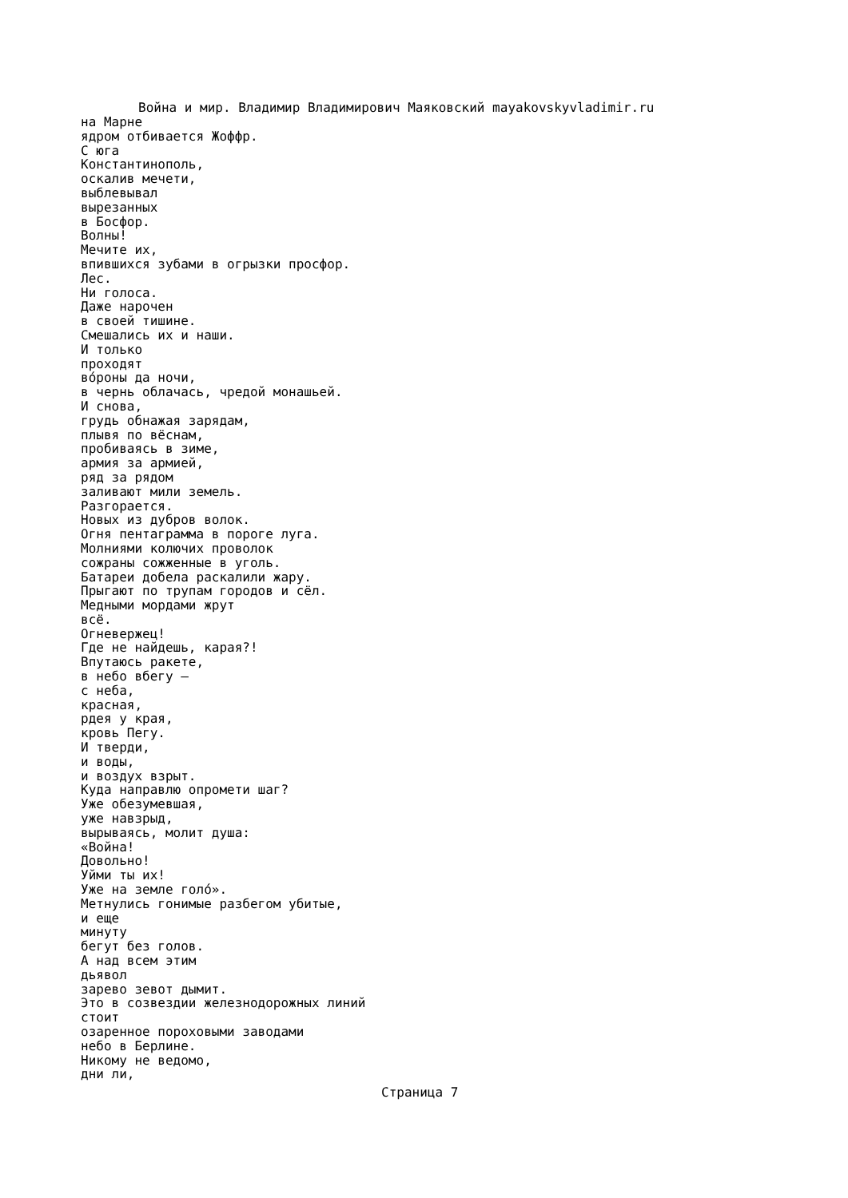Война и мир. Владимир Владимирович Маяковский mayakovskyvladimir.ru
на Марне
ядром отбивается Жоффр.
С юга
Константинополь,
оскалив мечети,
выблевывал
вырезанных
в Босфор.
Волны!
Мечите их,
впившихся зубами в огрызки просфор.
Лес.
Ни голоса.
Даже нарочен
в своей тишине.
Смешались их и наши.
И только
проходят
вóроны да ночи,
в чернь облачась, чредой монашьей.
И снова,
грудь обнажая зарядам,
плывя по вёснам,
пробиваясь в зиме,
армия за армией,
ряд за рядом
заливают мили земель.
Разгорается.
Новых из дубров волок.
Огня пентаграмма в пороге луга.
Молниями колючих проволок
сожраны сожженные в уголь.
Батареи добела раскалили жару.
Прыгают по трупам городов и сёл.
Медными мордами жрут
всё.
Огневержец!
Где не найдешь, карая?!
Впутаюсь ракете,
в небо вбегу —
с неба,
красная,
рдея у края,
кровь Пегу.
И тверди,
и воды,
и воздух взрыт.
Куда направлю опромети шаг?
Уже обезумевшая,
уже навзрыд,
вырываясь, молит душа:
«Война!
Довольно!
Уйми ты их!
Уже на земле голó».
Метнулись гонимые разбегом убитые,
и еще
минуту
бегут без голов.
А над всем этим
дьявол
зарево зевот дымит.
Это в созвездии железнодорожных линий
стоит
озаренное пороховыми заводами
небо в Берлине.
Никому не ведомо,
дни ли,
Страница 7